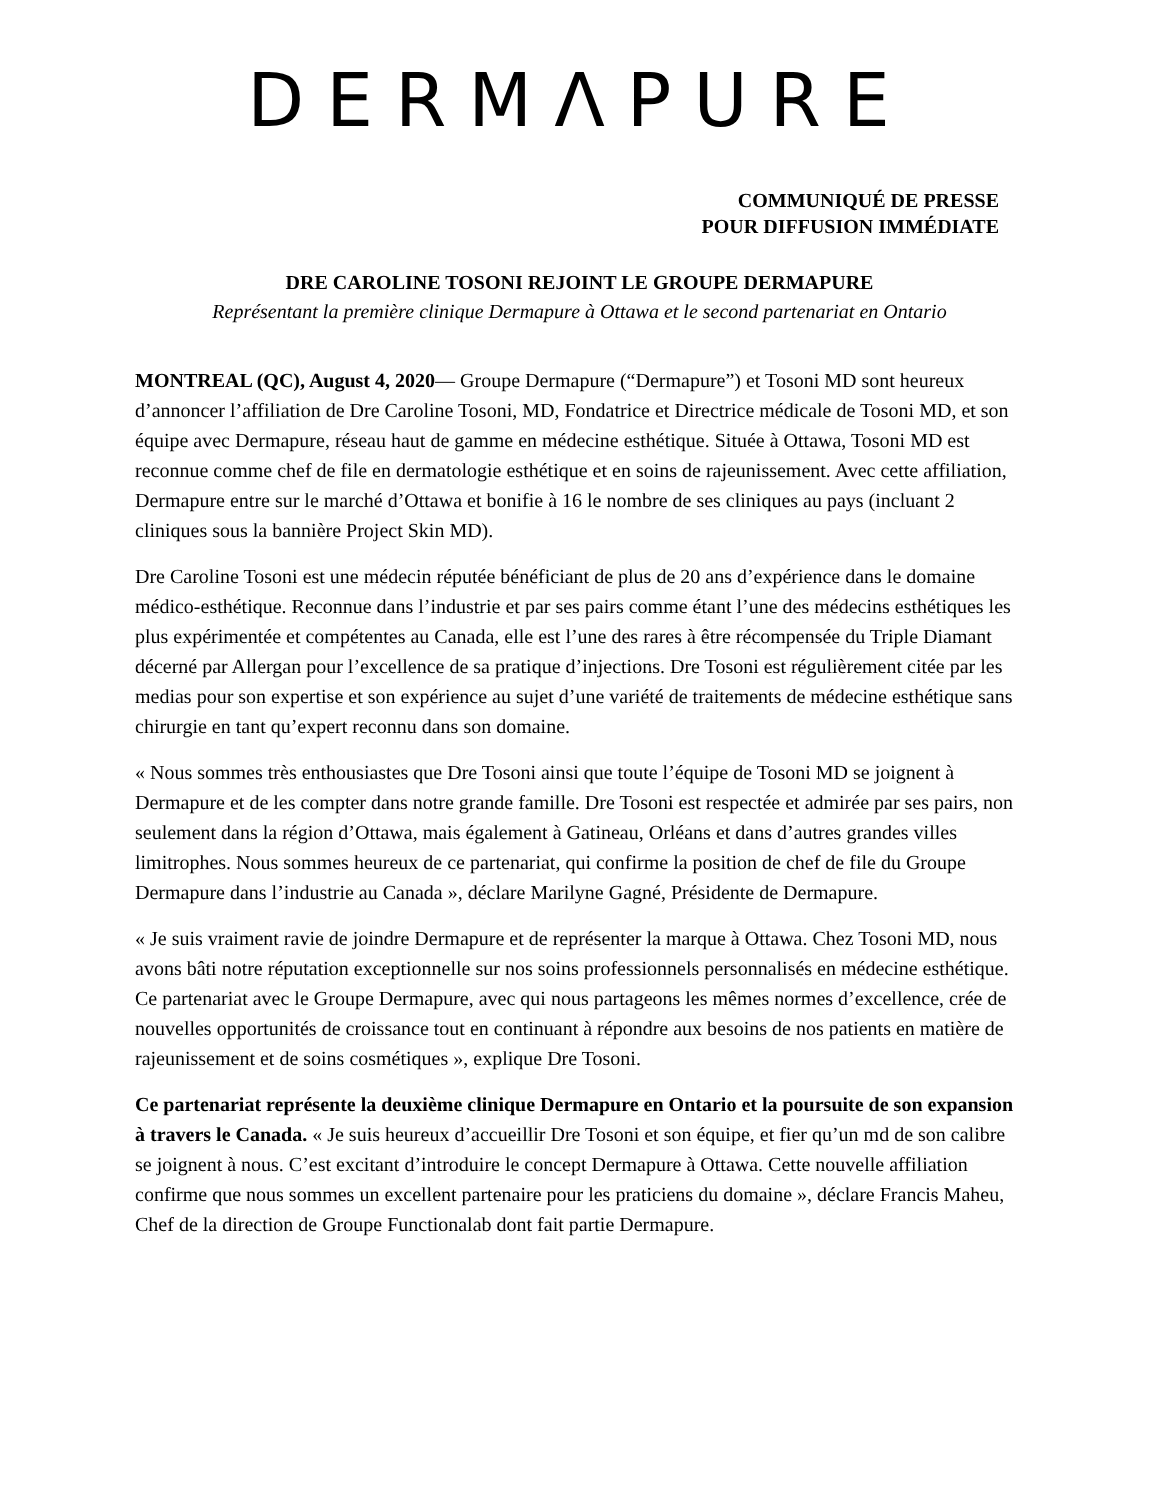DERMΛPURE
COMMUNIQUÉ DE PRESSE
POUR DIFFUSION IMMÉDIATE
DRE CAROLINE TOSONI REJOINT LE GROUPE DERMAPURE
Représentant la première clinique Dermapure à Ottawa et le second partenariat en Ontario
MONTREAL (QC), August 4, 2020— Groupe Dermapure (“Dermapure”) et Tosoni MD sont heureux d’annoncer l’affiliation de Dre Caroline Tosoni, MD, Fondatrice et Directrice médicale de Tosoni MD, et son équipe avec Dermapure, réseau haut de gamme en médecine esthétique. Située à Ottawa, Tosoni MD est reconnue comme chef de file en dermatologie esthétique et en soins de rajeunissement. Avec cette affiliation, Dermapure entre sur le marché d’Ottawa et bonifie à 16 le nombre de ses cliniques au pays (incluant 2 cliniques sous la bannière Project Skin MD).
Dre Caroline Tosoni est une médecin réputée bénéficiant de plus de 20 ans d’expérience dans le domaine médico-esthétique. Reconnue dans l’industrie et par ses pairs comme étant l’une des médecins esthétiques les plus expérimentée et compétentes au Canada, elle est l’une des rares à être récompensée du Triple Diamant décerné par Allergan pour l’excellence de sa pratique d’injections. Dre Tosoni est régulièrement citée par les medias pour son expertise et son expérience au sujet d’une variété de traitements de médecine esthétique sans chirurgie en tant qu’expert reconnu dans son domaine.
« Nous sommes très enthousiastes que Dre Tosoni ainsi que toute l’équipe de Tosoni MD se joignent à Dermapure et de les compter dans notre grande famille. Dre Tosoni est respectée et admirée par ses pairs, non seulement dans la région d’Ottawa, mais également à Gatineau, Orléans et dans d’autres grandes villes limitrophes. Nous sommes heureux de ce partenariat, qui confirme la position de chef de file du Groupe Dermapure dans l’industrie au Canada », déclare Marilyne Gagné, Présidente de Dermapure.
« Je suis vraiment ravie de joindre Dermapure et de représenter la marque à Ottawa. Chez Tosoni MD, nous avons bâti notre réputation exceptionnelle sur nos soins professionnels personnalisés en médecine esthétique. Ce partenariat avec le Groupe Dermapure, avec qui nous partageons les mêmes normes d’excellence, crée de nouvelles opportunités de croissance tout en continuant à répondre aux besoins de nos patients en matière de rajeunissement et de soins cosmétiques », explique Dre Tosoni.
Ce partenariat représente la deuxième clinique Dermapure en Ontario et la poursuite de son expansion à travers le Canada. « Je suis heureux d’accueillir Dre Tosoni et son équipe, et fier qu’un md de son calibre se joignent à nous. C’est excitant d’introduire le concept Dermapure à Ottawa. Cette nouvelle affiliation confirme que nous sommes un excellent partenaire pour les praticiens du domaine », déclare Francis Maheu, Chef de la direction de Groupe Functionalab dont fait partie Dermapure.